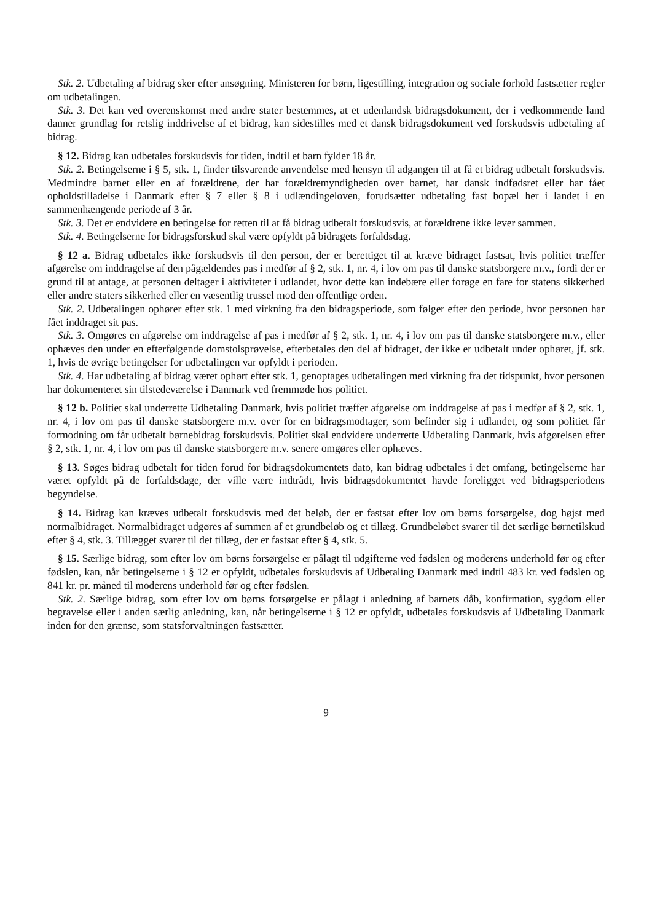Stk. 2. Udbetaling af bidrag sker efter ansøgning. Ministeren for børn, ligestilling, integration og sociale forhold fastsætter regler om udbetalingen.
Stk. 3. Det kan ved overenskomst med andre stater bestemmes, at et udenlandsk bidragsdokument, der i vedkommende land danner grundlag for retslig inddrivelse af et bidrag, kan sidestilles med et dansk bidragsdokument ved forskudsvis udbetaling af bidrag.
§ 12. Bidrag kan udbetales forskudsvis for tiden, indtil et barn fylder 18 år.
Stk. 2. Betingelserne i § 5, stk. 1, finder tilsvarende anvendelse med hensyn til adgangen til at få et bidrag udbetalt forskudsvis. Medmindre barnet eller en af forældrene, der har forældremyndigheden over barnet, har dansk indfødsret eller har fået opholdstilladelse i Danmark efter § 7 eller § 8 i udlændingeloven, forudsætter udbetaling fast bopæl her i landet i en sammenhængende periode af 3 år.
Stk. 3. Det er endvidere en betingelse for retten til at få bidrag udbetalt forskudsvis, at forældrene ikke lever sammen.
Stk. 4. Betingelserne for bidragsforskud skal være opfyldt på bidragets forfaldsdag.
§ 12 a. Bidrag udbetales ikke forskudsvis til den person, der er berettiget til at kræve bidraget fastsat, hvis politiet træffer afgørelse om inddragelse af den pågældendes pas i medfør af § 2, stk. 1, nr. 4, i lov om pas til danske statsborgere m.v., fordi der er grund til at antage, at personen deltager i aktiviteter i udlandet, hvor dette kan indebære eller forøge en fare for statens sikkerhed eller andre staters sikkerhed eller en væsentlig trussel mod den offentlige orden.
Stk. 2. Udbetalingen ophører efter stk. 1 med virkning fra den bidragsperiode, som følger efter den periode, hvor personen har fået inddraget sit pas.
Stk. 3. Omgøres en afgørelse om inddragelse af pas i medfør af § 2, stk. 1, nr. 4, i lov om pas til danske statsborgere m.v., eller ophæves den under en efterfølgende domstolsprøvelse, efterbetales den del af bidraget, der ikke er udbetalt under ophøret, jf. stk. 1, hvis de øvrige betingelser for udbetalingen var opfyldt i perioden.
Stk. 4. Har udbetaling af bidrag været ophørt efter stk. 1, genoptages udbetalingen med virkning fra det tidspunkt, hvor personen har dokumenteret sin tilstedeværelse i Danmark ved fremmøde hos politiet.
§ 12 b. Politiet skal underrette Udbetaling Danmark, hvis politiet træffer afgørelse om inddragelse af pas i medfør af § 2, stk. 1, nr. 4, i lov om pas til danske statsborgere m.v. over for en bidragsmodtager, som befinder sig i udlandet, og som politiet får formodning om får udbetalt børnebidrag forskudsvis. Politiet skal endvidere underrette Udbetaling Danmark, hvis afgørelsen efter § 2, stk. 1, nr. 4, i lov om pas til danske statsborgere m.v. senere omgøres eller ophæves.
§ 13. Søges bidrag udbetalt for tiden forud for bidragsdokumentets dato, kan bidrag udbetales i det omfang, betingelserne har været opfyldt på de forfaldsdage, der ville være indtrådt, hvis bidragsdokumentet havde foreligget ved bidragsperiodens begyndelse.
§ 14. Bidrag kan kræves udbetalt forskudsvis med det beløb, der er fastsat efter lov om børns forsørgelse, dog højst med normalbidraget. Normalbidraget udgøres af summen af et grundbeløb og et tillæg. Grundbeløbet svarer til det særlige børnetilskud efter § 4, stk. 3. Tillægget svarer til det tillæg, der er fastsat efter § 4, stk. 5.
§ 15. Særlige bidrag, som efter lov om børns forsørgelse er pålagt til udgifterne ved fødslen og moderens underhold før og efter fødslen, kan, når betingelserne i § 12 er opfyldt, udbetales forskudsvis af Udbetaling Danmark med indtil 483 kr. ved fødslen og 841 kr. pr. måned til moderens underhold før og efter fødslen.
Stk. 2. Særlige bidrag, som efter lov om børns forsørgelse er pålagt i anledning af barnets dåb, konfirmation, sygdom eller begravelse eller i anden særlig anledning, kan, når betingelserne i § 12 er opfyldt, udbetales forskudsvis af Udbetaling Danmark inden for den grænse, som statsforvaltningen fastsætter.
9